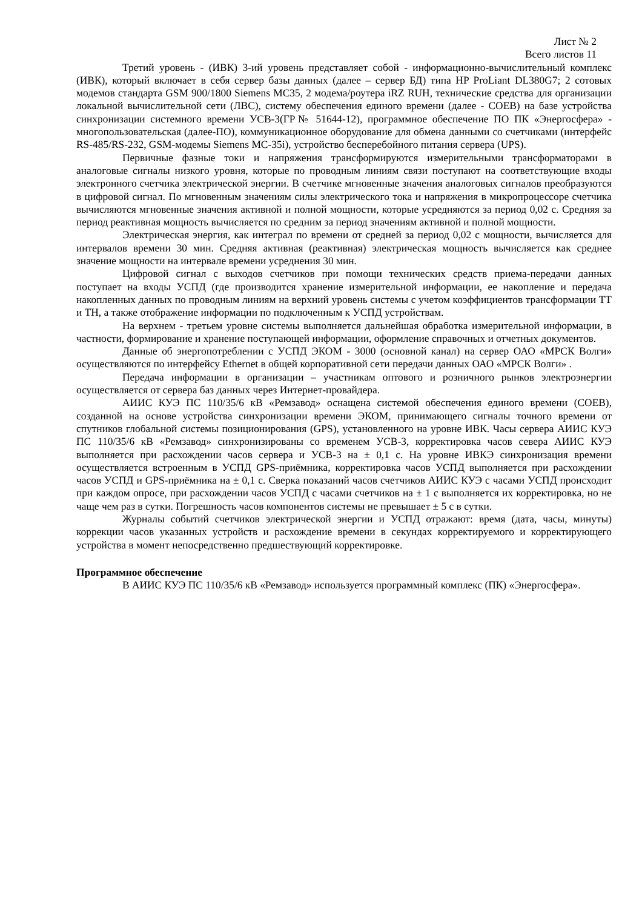Лист № 2
Всего листов 11
Третий уровень - (ИВК) 3-ий уровень представляет собой - информационно-вычислительный комплекс (ИВК), который включает в себя сервер базы данных (далее – сервер БД) типа HP ProLiant DL380G7; 2 сотовых модемов стандарта GSM 900/1800 Siemens MC35, 2 модема/роутера iRZ RUH, технические средства для организации локальной вычислительной сети (ЛВС), систему обеспечения единого времени (далее - СОЕВ) на базе устройства синхронизации системного времени УСВ-3(ГР№ 51644-12), программное обеспечение ПО ПК «Энергосфера» - многопользовательская (далее-ПО), коммуникационное оборудование для обмена данными со счетчиками (интерфейс RS-485/RS-232, GSM-модемы Siemens MC-35i), устройство бесперебойного питания сервера (UPS).
Первичные фазные токи и напряжения трансформируются измерительными трансформаторами в аналоговые сигналы низкого уровня, которые по проводным линиям связи поступают на соответствующие входы электронного счетчика электрической энергии. В счетчике мгновенные значения аналоговых сигналов преобразуются в цифровой сигнал. По мгновенным значениям силы электрического тока и напряжения в микропроцессоре счетчика вычисляются мгновенные значения активной и полной мощности, которые усредняются за период 0,02 с. Средняя за период реактивная мощность вычисляется по средним за период значениям активной и полной мощности.
Электрическая энергия, как интеграл по времени от средней за период 0,02 с мощности, вычисляется для интервалов времени 30 мин. Средняя активная (реактивная) электрическая мощность вычисляется как среднее значение мощности на интервале времени усреднения 30 мин.
Цифровой сигнал с выходов счетчиков при помощи технических средств приема-передачи данных поступает на входы УСПД (где производится хранение измерительной информации, ее накопление и передача накопленных данных по проводным линиям на верхний уровень системы с учетом коэффициентов трансформации ТТ и ТН, а также отображение информации по подключенным к УСПД устройствам.
На верхнем - третьем уровне системы выполняется дальнейшая обработка измерительной информации, в частности, формирование и хранение поступающей информации, оформление справочных и отчетных документов.
Данные об энергопотреблении с УСПД ЭКОМ - 3000 (основной канал) на сервер ОАО «МРСК Волги» осуществляются по интерфейсу Ethernet в общей корпоративной сети передачи данных ОАО «МРСК Волги» .
Передача информации в организации – участникам оптового и розничного рынков электроэнергии осуществляется от сервера баз данных через Интернет-провайдера.
АИИС КУЭ ПС 110/35/6 кВ «Ремзавод» оснащена системой обеспечения единого времени (СОЕВ), созданной на основе устройства синхронизации времени ЭКОМ, принимающего сигналы точного времени от спутников глобальной системы позиционирования (GPS), установленного на уровне ИВК. Часы сервера АИИС КУЭ ПС 110/35/6 кВ «Ремзавод» синхронизированы со временем УСВ-3, корректировка часов севера АИИС КУЭ выполняется при расхождении часов сервера и УСВ-3 на ± 0,1 с. На уровне ИВКЭ синхронизация времени осуществляется встроенным в УСПД GPS-приёмника, корректировка часов УСПД выполняется при расхождении часов УСПД и GPS-приёмника на ± 0,1 с. Сверка показаний часов счетчиков АИИС КУЭ с часами УСПД происходит при каждом опросе, при расхождении часов УСПД с часами счетчиков на ± 1 с выполняется их корректировка, но не чаще чем раз в сутки. Погрешность часов компонентов системы не превышает ± 5 с в сутки.
Журналы событий счетчиков электрической энергии и УСПД отражают: время (дата, часы, минуты) коррекции часов указанных устройств и расхождение времени в секундах корректируемого и корректирующего устройства в момент непосредственно предшествующий корректировке.
Программное обеспечение
В АИИС КУЭ ПС 110/35/6 кВ «Ремзавод» используется программный комплекс (ПК) «Энергосфера».